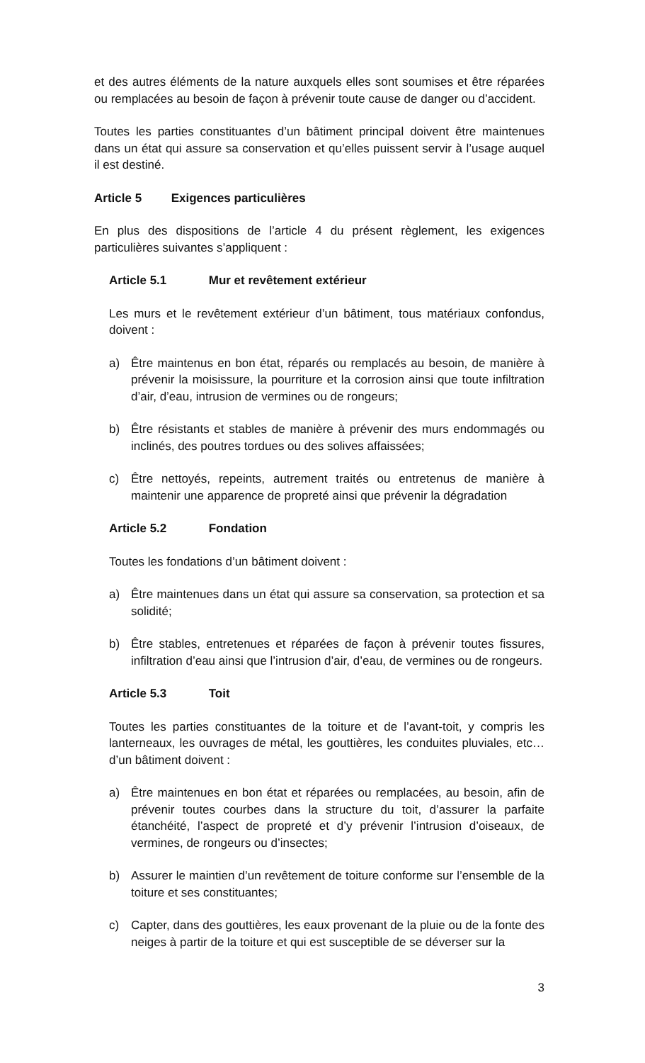et des autres éléments de la nature auxquels elles sont soumises et être réparées ou remplacées au besoin de façon à prévenir toute cause de danger ou d’accident.
Toutes les parties constituantes d’un bâtiment principal doivent être maintenues dans un état qui assure sa conservation et qu’elles puissent servir à l’usage auquel il est destiné.
Article 5 Exigences particulières
En plus des dispositions de l’article 4 du présent règlement, les exigences particulières suivantes s’appliquent :
Article 5.1 Mur et revêtement extérieur
Les murs et le revêtement extérieur d’un bâtiment, tous matériaux confondus, doivent :
a) Être maintenus en bon état, réparés ou remplacés au besoin, de manière à prévenir la moisissure, la pourriture et la corrosion ainsi que toute infiltration d’air, d’eau, intrusion de vermines ou de rongeurs;
b) Être résistants et stables de manière à prévenir des murs endommagés ou inclinés, des poutres tordues ou des solives affaissées;
c) Être nettoyés, repeints, autrement traités ou entretenus de manière à maintenir une apparence de propreté ainsi que prévenir la dégradation
Article 5.2 Fondation
Toutes les fondations d’un bâtiment doivent :
a) Être maintenues dans un état qui assure sa conservation, sa protection et sa solidité;
b) Être stables, entretenues et réparées de façon à prévenir toutes fissures, infiltration d’eau ainsi que l’intrusion d’air, d’eau, de vermines ou de rongeurs.
Article 5.3 Toit
Toutes les parties constituantes de la toiture et de l’avant-toit, y compris les lanterneaux, les ouvrages de métal, les gouttières, les conduites pluviales, etc… d’un bâtiment doivent :
a) Être maintenues en bon état et réparées ou remplacées, au besoin, afin de prévenir toutes courbes dans la structure du toit, d’assurer la parfaite étanchéité, l’aspect de propreté et d’y prévenir l’intrusion d’oiseaux, de vermines, de rongeurs ou d’insectes;
b) Assurer le maintien d’un revêtement de toiture conforme sur l’ensemble de la toiture et ses constituantes;
c) Capter, dans des gouttières, les eaux provenant de la pluie ou de la fonte des neiges à partir de la toiture et qui est susceptible de se déverser sur la
3